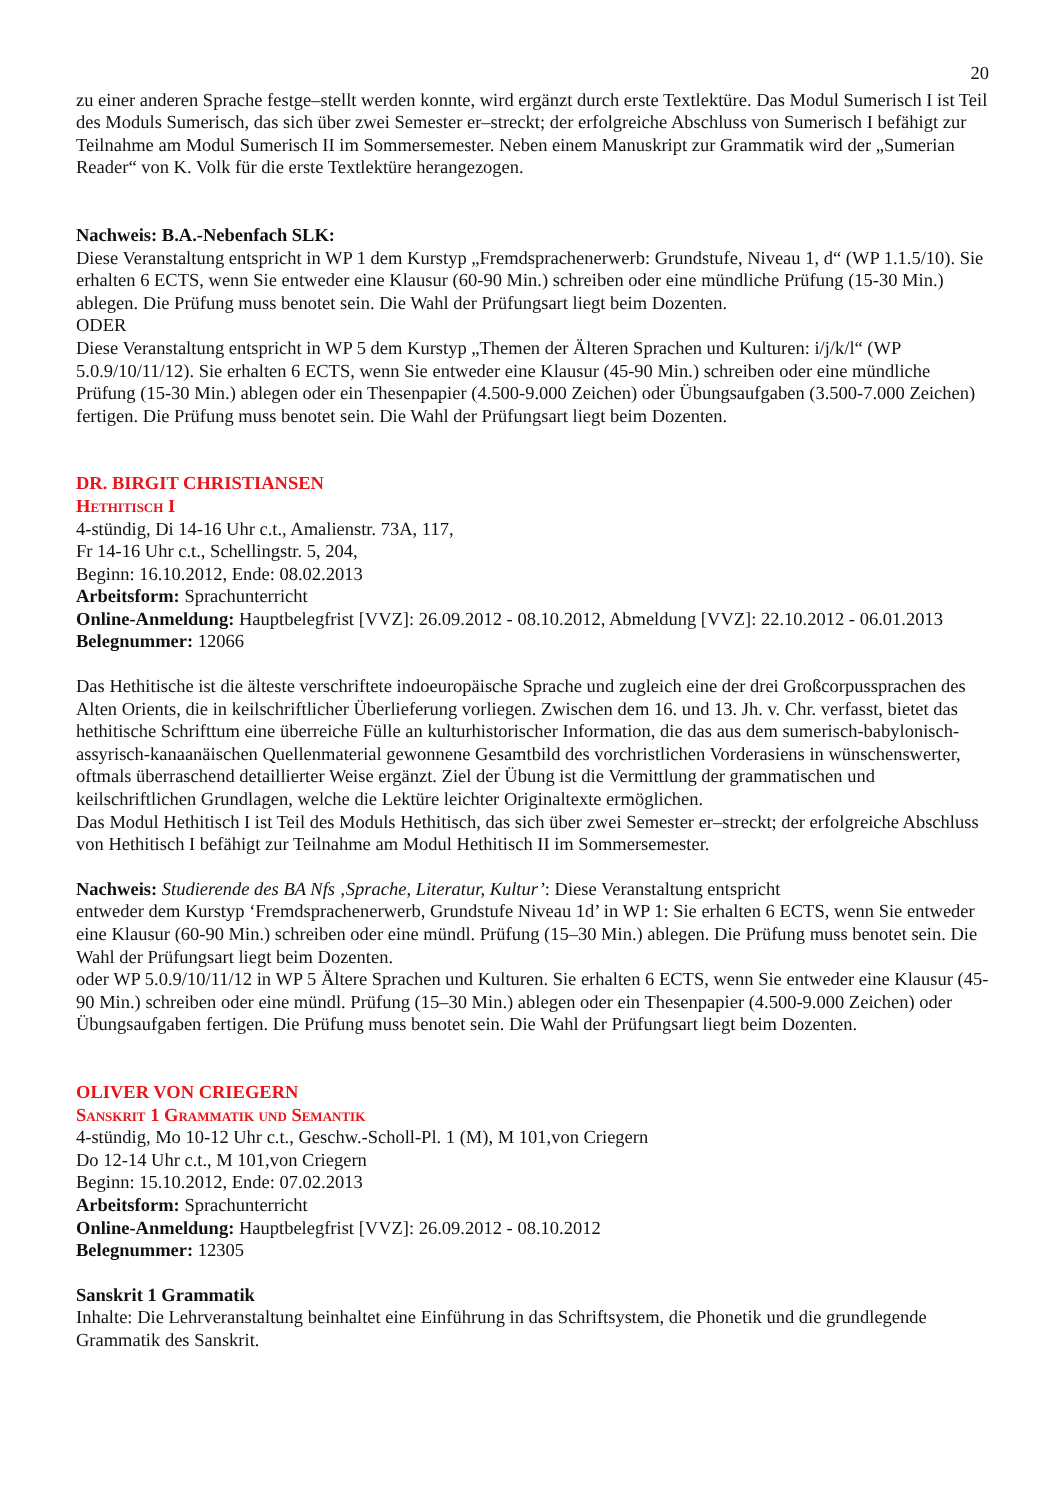20
zu einer anderen Sprache festge–stellt werden konnte, wird ergänzt durch erste Textlektüre. Das Modul Sumerisch I ist Teil des Moduls Sumerisch, das sich über zwei Semester er–streckt; der erfolgreiche Abschluss von Sumerisch I befähigt zur Teilnahme am Modul Sumerisch II im Sommersemester. Neben einem Manuskript zur Grammatik wird der „Sumerian Reader“ von K. Volk für die erste Textlektüre herangezogen.
Nachweis: B.A.-Nebenfach SLK:
Diese Veranstaltung entspricht in WP 1 dem Kurstyp „Fremdsprachenerwerb: Grundstufe, Niveau 1, d“ (WP 1.1.5/10). Sie erhalten 6 ECTS, wenn Sie entweder eine Klausur (60-90 Min.) schreiben oder eine mündliche Prüfung (15-30 Min.) ablegen. Die Prüfung muss benotet sein. Die Wahl der Prüfungsart liegt beim Dozenten.
ODER
Diese Veranstaltung entspricht in WP 5 dem Kurstyp „Themen der Älteren Sprachen und Kulturen: i/j/k/l“ (WP 5.0.9/10/11/12). Sie erhalten 6 ECTS, wenn Sie entweder eine Klausur (45-90 Min.) schreiben oder eine mündliche Prüfung (15-30 Min.) ablegen oder ein Thesenpapier (4.500-9.000 Zeichen) oder Übungsaufgaben (3.500-7.000 Zeichen) fertigen. Die Prüfung muss benotet sein. Die Wahl der Prüfungsart liegt beim Dozenten.
DR. BIRGIT CHRISTIANSEN
Hethitisch I
4-stündig, Di 14-16 Uhr c.t., Amalienstr. 73A, 117,
Fr 14-16 Uhr c.t., Schellingstr. 5, 204,
Beginn: 16.10.2012, Ende: 08.02.2013
Arbeitsform: Sprachunterricht
Online-Anmeldung: Hauptbelegfrist [VVZ]: 26.09.2012 - 08.10.2012, Abmeldung [VVZ]: 22.10.2012 - 06.01.2013
Belegnummer: 12066
Das Hethitische ist die älteste verschriftete indoeuropäische Sprache und zugleich eine der drei Großcorpussprachen des Alten Orients, die in keilschriftlicher Überlieferung vorliegen. Zwischen dem 16. und 13. Jh. v. Chr. verfasst, bietet das hethitische Schrifttum eine überreiche Fülle an kulturhistorischer Information, die das aus dem sumerisch-babylonisch-assyrisch-kanaanäischen Quellenmaterial gewonnene Gesamtbild des vorchristlichen Vorderasiens in wünschenswerter, oftmals überraschend detaillierter Weise ergänzt. Ziel der Übung ist die Vermittlung der grammatischen und keilschriftlichen Grundlagen, welche die Lektüre leichter Originaltexte ermöglichen.
Das Modul Hethitisch I ist Teil des Moduls Hethitisch, das sich über zwei Semester er–streckt; der erfolgreiche Abschluss von Hethitisch I befähigt zur Teilnahme am Modul Hethitisch II im Sommersemester.
Nachweis: Studierende des BA Nfs ‚Sprache, Literatur, Kultur’: Diese Veranstaltung entspricht
entweder dem Kurstyp ‘Fremdsprachenerwerb, Grundstufe Niveau 1d’ in WP 1: Sie erhalten 6 ECTS, wenn Sie entweder eine Klausur (60-90 Min.) schreiben oder eine mündl. Prüfung (15–30 Min.) ablegen. Die Prüfung muss benotet sein. Die Wahl der Prüfungsart liegt beim Dozenten.
oder WP 5.0.9/10/11/12 in WP 5 Ältere Sprachen und Kulturen. Sie erhalten 6 ECTS, wenn Sie entweder eine Klausur (45-90 Min.) schreiben oder eine mündl. Prüfung (15–30 Min.) ablegen oder ein Thesenpapier (4.500-9.000 Zeichen) oder Übungsaufgaben fertigen. Die Prüfung muss benotet sein. Die Wahl der Prüfungsart liegt beim Dozenten.
OLIVER VON CRIEGERN
Sanskrit 1 Grammatik und Semantik
4-stündig, Mo 10-12 Uhr c.t., Geschw.-Scholl-Pl. 1 (M), M 101,von Criegern
Do 12-14 Uhr c.t., M 101,von Criegern
Beginn: 15.10.2012, Ende: 07.02.2013
Arbeitsform: Sprachunterricht
Online-Anmeldung: Hauptbelegfrist [VVZ]: 26.09.2012 - 08.10.2012
Belegnummer: 12305
Sanskrit 1 Grammatik
Inhalte: Die Lehrveranstaltung beinhaltet eine Einführung in das Schriftsystem, die Phonetik und die grundlegende Grammatik des Sanskrit.